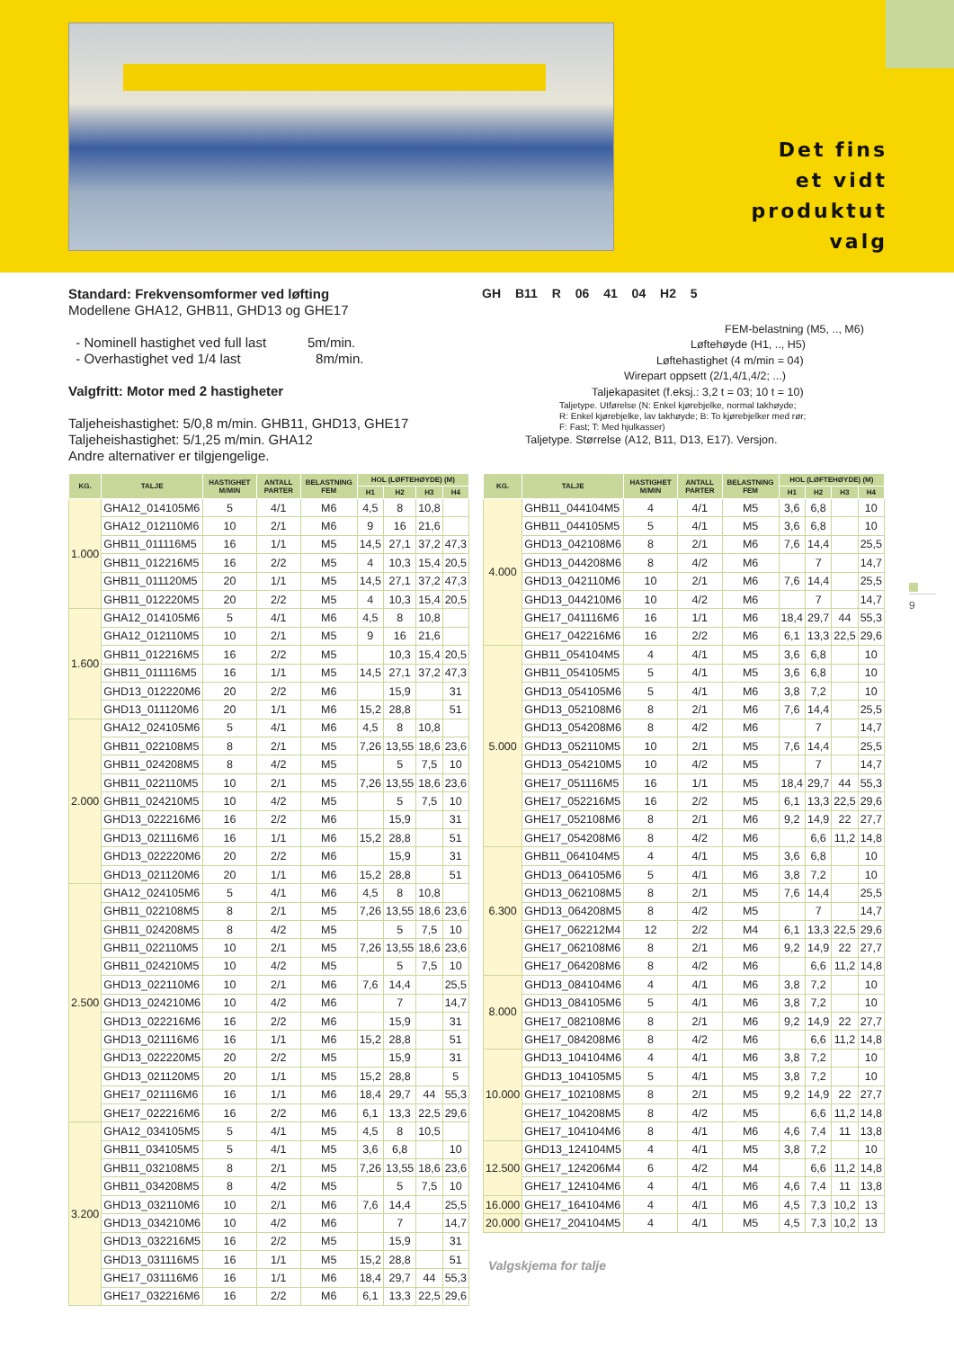Det fins
et vidt
produktut
valg
Standard: Frekvensomformer ved løfting
Modellene GHA12, GHB11, GHD13 og GHE17
- Nominell hastighet ved full last 5m/min.
- Overhastighet ved 1/4 last 8m/min.
Valgfritt: Motor med 2 hastigheter
Taljeheishastighet: 5/0,8 m/min. GHB11, GHD13, GHE17
Taljeheishastighet: 5/1,25 m/min. GHA12
Andre alternativer er tilgjengelige.
GH B11 R 06 41 04 H2 5
FEM-belastning (M5, .., M6)
Løftehøyde (H1, .., H5)
Løftehastighet (4 m/min = 04)
Wirepart oppsett (2/1,4/1,4/2; ...)
Taljekapasitet (f.eksj.: 3,2 t = 03; 10 t = 10)
Taljetype. Utførelse (N: Enkel kjørebjelke, normal takhøyde;
R: Enkel kjørebjelke, lav takhøyde; B: To kjørebjelker med rør;
F: Fast; T: Med hjulkasser)
Taljetype. Størrelse (A12, B11, D13, E17). Versjon.
| KG. | TALJE | HASTIGHET M/MIN | ANTALL PARTER | BELASTNING FEM | HOL (LØFTEHØYDE) (M) | | | |
| --- | --- | --- | --- | --- | --- | --- | --- | --- |
| | | | | | H1 | H2 | H3 | H4 |
| 1.000 | GHA12_014105M6 | 5 | 4/1 | M6 | 4,5 | 8 | 10,8 | |
| | GHA12_012110M6 | 10 | 2/1 | M6 | 9 | 16 | 21,6 | |
| | GHB11_011116M5 | 16 | 1/1 | M5 | 14,5 | 27,1 | 37,2 | 47,3 |
| | GHB11_012216M5 | 16 | 2/2 | M5 | 4 | 10,3 | 15,4 | 20,5 |
| | GHB11_011120M5 | 20 | 1/1 | M5 | 14,5 | 27,1 | 37,2 | 47,3 |
| | GHB11_012220M5 | 20 | 2/2 | M5 | 4 | 10,3 | 15,4 | 20,5 |
| 1.600 | GHA12_014105M6 | 5 | 4/1 | M6 | 4,5 | 8 | 10,8 | |
| | GHA12_012110M5 | 10 | 2/1 | M5 | 9 | 16 | 21,6 | |
| | GHB11_012216M5 | 16 | 2/2 | M5 | | 10,3 | 15,4 | 20,5 |
| | GHB11_011116M5 | 16 | 1/1 | M5 | 14,5 | 27,1 | 37,2 | 47,3 |
| | GHD13_012220M6 | 20 | 2/2 | M6 | | 15,9 | | 31 |
| | GHD13_011120M6 | 20 | 1/1 | M6 | 15,2 | 28,8 | | 51 |
| 2.000 | GHA12_024105M6 | 5 | 4/1 | M6 | 4,5 | 8 | 10,8 | |
| | GHB11_022108M5 | 8 | 2/1 | M5 | 7,26 | 13,55 | 18,6 | 23,6 |
| | GHB11_024208M5 | 8 | 4/2 | M5 | | 5 | 7,5 | 10 |
| | GHB11_022110M5 | 10 | 2/1 | M5 | 7,26 | 13,55 | 18,6 | 23,6 |
| | GHB11_024210M5 | 10 | 4/2 | M5 | | 5 | 7,5 | 10 |
| | GHD13_022216M6 | 16 | 2/2 | M6 | | 15,9 | | 31 |
| | GHD13_021116M6 | 16 | 1/1 | M6 | 15,2 | 28,8 | | 51 |
| | GHD13_022220M6 | 20 | 2/2 | M6 | | 15,9 | | 31 |
| | GHD13_021120M6 | 20 | 1/1 | M6 | 15,2 | 28,8 | | 51 |
| 2.500 | GHA12_024105M6 | 5 | 4/1 | M6 | 4,5 | 8 | 10,8 | |
| | GHB11_022108M5 | 8 | 2/1 | M5 | 7,26 | 13,55 | 18,6 | 23,6 |
| | GHB11_024208M5 | 8 | 4/2 | M5 | | 5 | 7,5 | 10 |
| | GHB11_022110M5 | 10 | 2/1 | M5 | 7,26 | 13,55 | 18,6 | 23,6 |
| | GHB11_024210M5 | 10 | 4/2 | M5 | | 5 | 7,5 | 10 |
| | GHD13_022110M6 | 10 | 2/1 | M6 | 7,6 | 14,4 | | 25,5 |
| | GHD13_024210M6 | 10 | 4/2 | M6 | | 7 | | 14,7 |
| | GHD13_022216M6 | 16 | 2/2 | M6 | | 15,9 | | 31 |
| | GHD13_021116M6 | 16 | 1/1 | M6 | 15,2 | 28,8 | | 51 |
| | GHD13_022220M5 | 20 | 2/2 | M5 | | 15,9 | | 31 |
| | GHD13_021120M5 | 20 | 1/1 | M5 | 15,2 | 28,8 | | 5 |
| | GHE17_021116M6 | 16 | 1/1 | M6 | 18,4 | 29,7 | 44 | 55,3 |
| | GHE17_022216M6 | 16 | 2/2 | M6 | 6,1 | 13,3 | 22,5 | 29,6 |
| 3.200 | GHA12_034105M5 | 5 | 4/1 | M5 | 4,5 | 8 | 10,5 | |
| | GHB11_034105M5 | 5 | 4/1 | M5 | 3,6 | 6,8 | | 10 |
| | GHB11_032108M5 | 8 | 2/1 | M5 | 7,26 | 13,55 | 18,6 | 23,6 |
| | GHB11_034208M5 | 8 | 4/2 | M5 | | 5 | 7,5 | 10 |
| | GHD13_032110M6 | 10 | 2/1 | M6 | 7,6 | 14,4 | | 25,5 |
| | GHD13_034210M6 | 10 | 4/2 | M6 | | 7 | | 14,7 |
| | GHD13_032216M5 | 16 | 2/2 | M5 | | 15,9 | | 31 |
| | GHD13_031116M5 | 16 | 1/1 | M5 | 15,2 | 28,8 | | 51 |
| | GHE17_031116M6 | 16 | 1/1 | M6 | 18,4 | 29,7 | 44 | 55,3 |
| | GHE17_032216M6 | 16 | 2/2 | M6 | 6,1 | 13,3 | 22,5 | 29,6 |
| KG. | TALJE | HASTIGHET M/MIN | ANTALL PARTER | BELASTNING FEM | HOL (LØFTEHØYDE) (M) | | | |
| --- | --- | --- | --- | --- | --- | --- | --- | --- |
| | | | | | H1 | H2 | H3 | H4 |
| 4.000 | GHB11_044104M5 | 4 | 4/1 | M5 | 3,6 | 6,8 | | 10 |
| | GHB11_044105M5 | 5 | 4/1 | M5 | 3,6 | 6,8 | | 10 |
| | GHD13_042108M6 | 8 | 2/1 | M6 | 7,6 | 14,4 | | 25,5 |
| | GHD13_044208M6 | 8 | 4/2 | M6 | | 7 | | 14,7 |
| | GHD13_042110M6 | 10 | 2/1 | M6 | 7,6 | 14,4 | | 25,5 |
| | GHD13_044210M6 | 10 | 4/2 | M6 | | 7 | | 14,7 |
| | GHE17_041116M6 | 16 | 1/1 | M6 | 18,4 | 29,7 | 44 | 55,3 |
| | GHE17_042216M6 | 16 | 2/2 | M6 | 6,1 | 13,3 | 22,5 | 29,6 |
| 5.000 | GHB11_054104M5 | 4 | 4/1 | M5 | 3,6 | 6,8 | | 10 |
| | GHB11_054105M5 | 5 | 4/1 | M5 | 3,6 | 6,8 | | 10 |
| | GHD13_054105M6 | 5 | 4/1 | M6 | 3,8 | 7,2 | | 10 |
| | GHD13_052108M6 | 8 | 2/1 | M6 | 7,6 | 14,4 | | 25,5 |
| | GHD13_054208M6 | 8 | 4/2 | M6 | | 7 | | 14,7 |
| | GHD13_052110M5 | 10 | 2/1 | M5 | 7,6 | 14,4 | | 25,5 |
| | GHD13_054210M5 | 10 | 4/2 | M5 | | 7 | | 14,7 |
| | GHE17_051116M5 | 16 | 1/1 | M5 | 18,4 | 29,7 | 44 | 55,3 |
| | GHE17_052216M5 | 16 | 2/2 | M5 | 6,1 | 13,3 | 22,5 | 29,6 |
| | GHE17_052108M6 | 8 | 2/1 | M6 | 9,2 | 14,9 | 22 | 27,7 |
| | GHE17_054208M6 | 8 | 4/2 | M6 | | 6,6 | 11,2 | 14,8 |
| 6.300 | GHB11_064104M5 | 4 | 4/1 | M5 | 3,6 | 6,8 | | 10 |
| | GHD13_064105M6 | 5 | 4/1 | M6 | 3,8 | 7,2 | | 10 |
| | GHD13_062108M5 | 8 | 2/1 | M5 | 7,6 | 14,4 | | 25,5 |
| | GHD13_064208M5 | 8 | 4/2 | M5 | | 7 | | 14,7 |
| | GHE17_062212M4 | 12 | 2/2 | M4 | 6,1 | 13,3 | 22,5 | 29,6 |
| | GHE17_062108M6 | 8 | 2/1 | M6 | 9,2 | 14,9 | 22 | 27,7 |
| | GHE17_064208M6 | 8 | 4/2 | M6 | | 6,6 | 11,2 | 14,8 |
| 8.000 | GHD13_084104M6 | 4 | 4/1 | M6 | 3,8 | 7,2 | | 10 |
| | GHD13_084105M6 | 5 | 4/1 | M6 | 3,8 | 7,2 | | 10 |
| | GHE17_082108M6 | 8 | 2/1 | M6 | 9,2 | 14,9 | 22 | 27,7 |
| | GHE17_084208M6 | 8 | 4/2 | M6 | | 6,6 | 11,2 | 14,8 |
| 10.000 | GHD13_104104M6 | 4 | 4/1 | M6 | 3,8 | 7,2 | | 10 |
| | GHD13_104105M5 | 5 | 4/1 | M5 | 3,8 | 7,2 | | 10 |
| | GHE17_102108M5 | 8 | 2/1 | M5 | 9,2 | 14,9 | 22 | 27,7 |
| | GHE17_104208M5 | 8 | 4/2 | M5 | | 6,6 | 11,2 | 14,8 |
| | GHE17_104104M6 | 8 | 4/1 | M6 | 4,6 | 7,4 | 11 | 13,8 |
| 12.500 | GHD13_124104M5 | 4 | 4/1 | M5 | 3,8 | 7,2 | | 10 |
| | GHE17_124206M4 | 6 | 4/2 | M4 | | 6,6 | 11,2 | 14,8 |
| | GHE17_124104M6 | 4 | 4/1 | M6 | 4,6 | 7,4 | 11 | 13,8 |
| 16.000 | GHE17_164104M6 | 4 | 4/1 | M6 | 4,5 | 7,3 | 10,2 | 13 |
| 20.000 | GHE17_204104M5 | 4 | 4/1 | M5 | 4,5 | 7,3 | 10,2 | 13 |
Valgskjema for talje
9